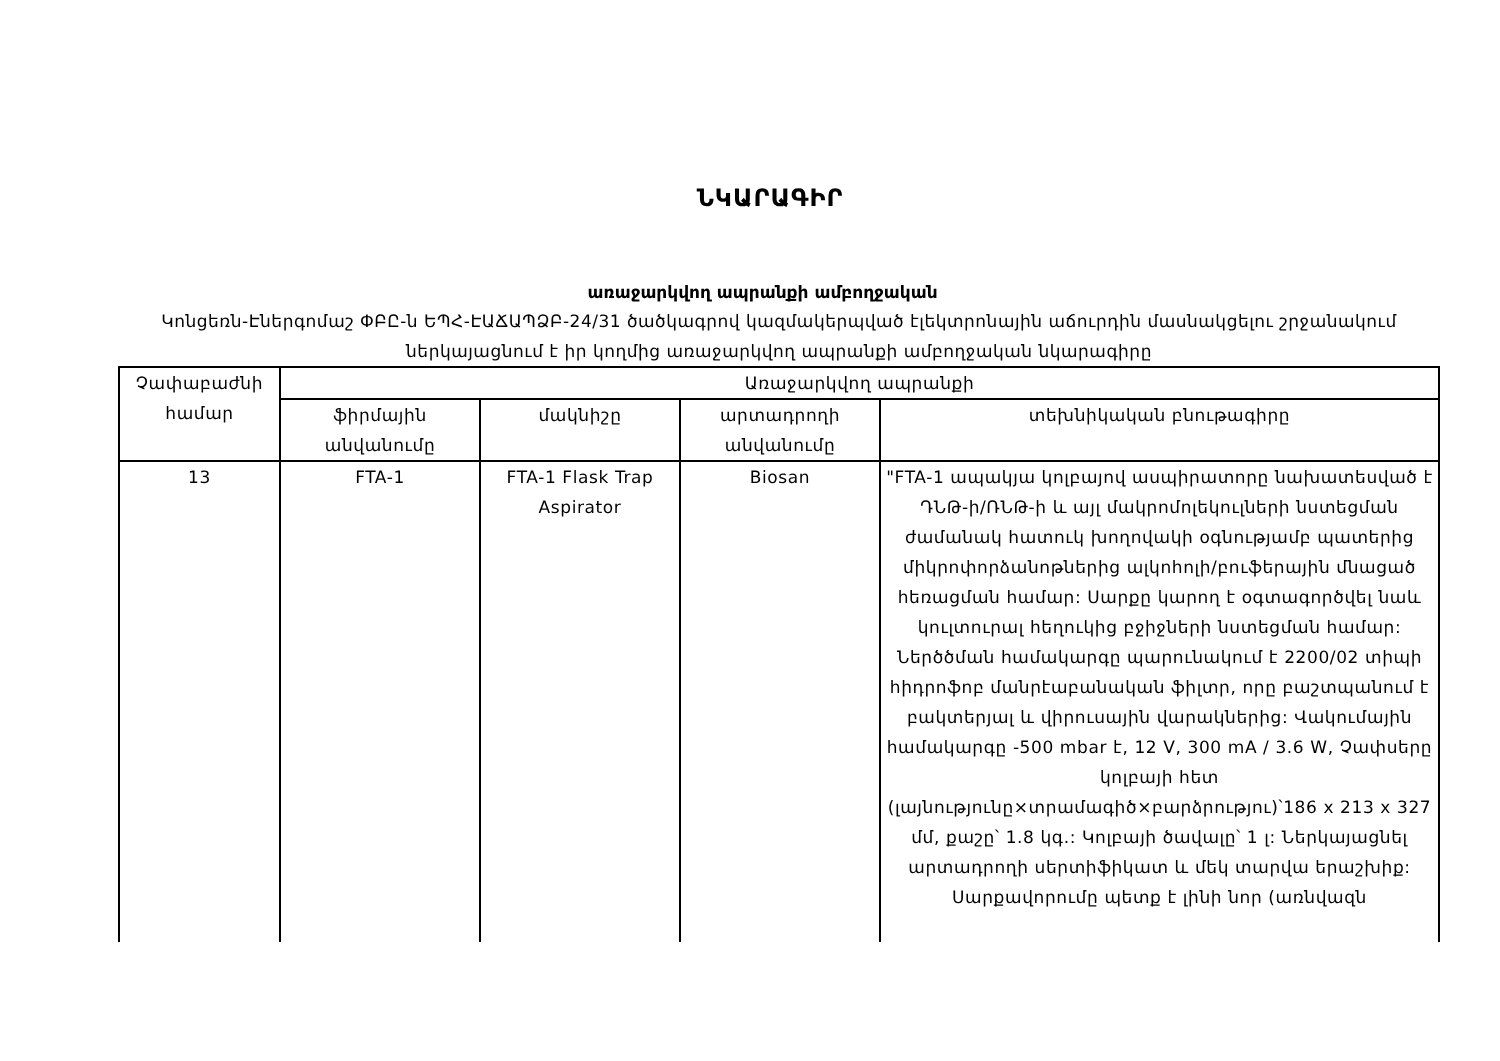ՆԿԱՐԱԳԻՐ
առաջարկվող ապրանքի ամբողջական
Կոնցեռն-Էներգոմաշ ՓԲԸ-ն ԵՊՀ-ԷԱՃԱՊՁԲ-24/31 ծածկագրով կազմակերպված էլեկտրոնային աճուրդին մասնակցելու շրջանակում ներկայացնում է իր կողմից առաջարկվող ապրանքի ամբողջական նկարագիրը
| Չափաբաժնի համար | Առաջարկվող ապրանքի | | | |
| --- | --- | --- | --- | --- |
| | ֆիրմային անվանումը | մակնիշը | արտադրողի անվանումը | տեխնիկական բնութագիրը |
| 13 | FTA-1 | FTA-1 Flask Trap Aspirator | Biosan | "FTA-1 ապակյա կոլբայով ասպիրատորը նախատեսված է ԴՆԹ-ի/ՌՆԹ-ի և այլ մակրոմոլեկուլների նստեցման ժամանակ հատուկ խողովակի օգնությամբ պատերից միկրոփորձանոթներից ալկոհոլի/բուֆերային մնացած հեռացման համար: Սարքը կարող է օգտագործվել նաև կուլտուրալ հեղուկից բջիջների նստեցման համար: Ներծծման համակարգը պարունակում է 2200/02 տիպի հիդրոֆոբ մանրէաբանական ֆիլտր, որը բաշտպանում է բակտերյալ և վիրուսային վարակներից: Վակումային համակարգը -500 mbar է, 12 V, 300 mA / 3.6 W, Չափսերը կոլբայի հետ (լայնությունը×տրամագիծ×բարձրությու)՝186 x 213 x 327 մմ, քաշը՝ 1.8 կգ.: Կոլբայի ծավալը՝ 1 լ: Ներկայացնել արտադրողի սերտիֆիկատ և մեկ տարվա երաշխիք: Սարքավորումը պետք է լինի նոր (առնվազն |